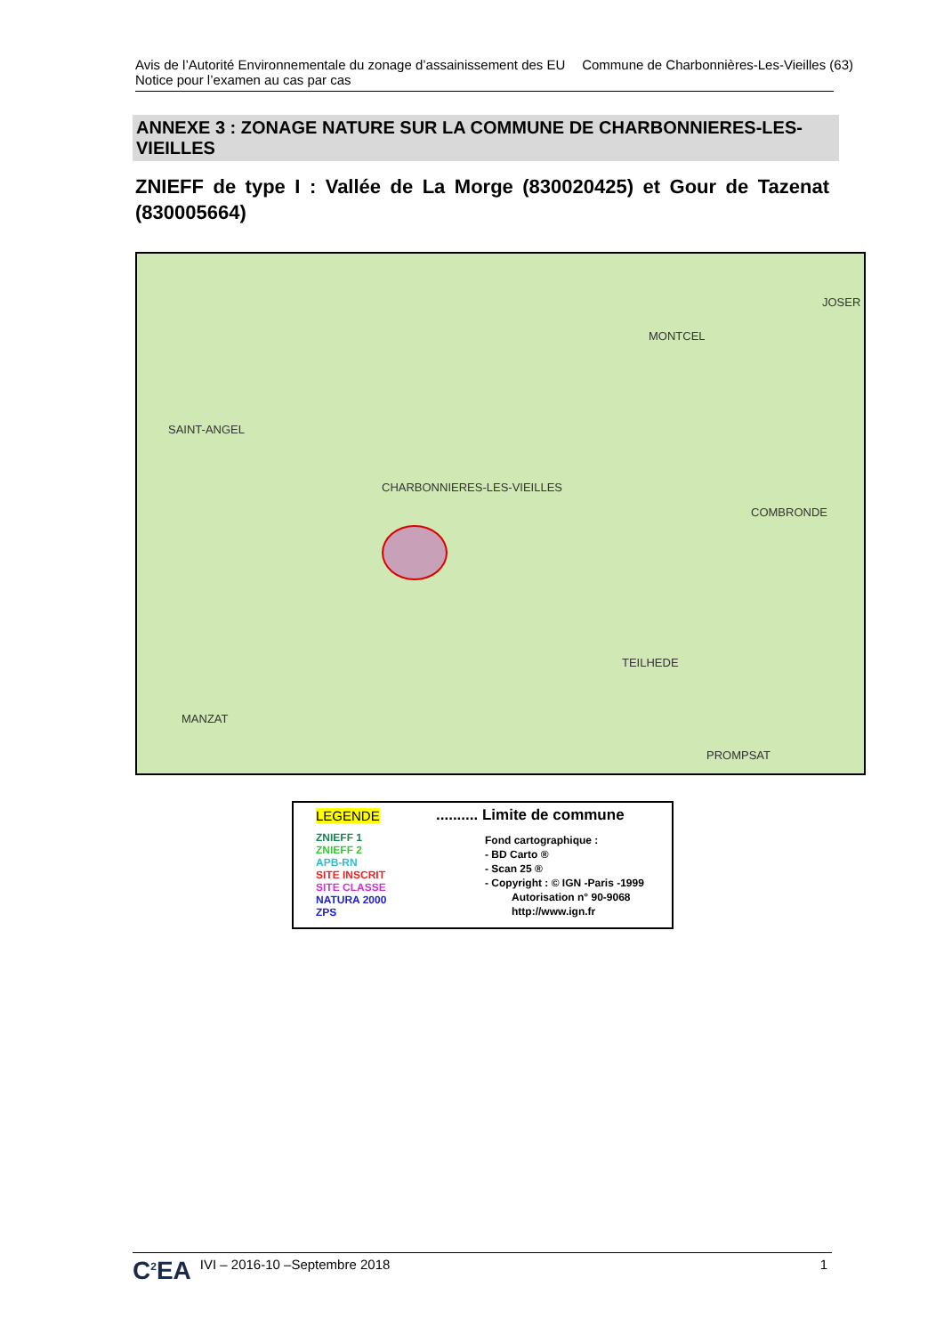Commune de Charbonnières-Les-Vieilles (63) Avis de l’Autorité Environnementale du zonage d’assainissement des EU
Notice pour l’examen au cas par cas
ANNEXE 3 : ZONAGE NATURE SUR LA COMMUNE DE CHARBONNIERES-LES-VIEILLES
ZNIEFF de type I : Vallée de La Morge (830020425) et Gour de Tazenat (830005664)
MONTCEL
JOSER
SAINT-ANGEL
CHARBONNIERES-LES-VIEILLES
COMBRONDE
TEILHEDE
MANZAT
PROMPSAT
LEGENDE .......... Limite de commune
ZNIEFF 1
ZNIEFF 2
APB-RN
SITE INSCRIT
SITE CLASSE
NATURA 2000
ZPS
Fond cartographique :
- BD Carto ®
- Scan 25 ®
- Copyright : © IGN -Paris -1999
Autorisation n° 90-9068
http://www.ign.fr
C<sup>2</sup>EA 1 IVI – 2016-10 –Septembre 2018